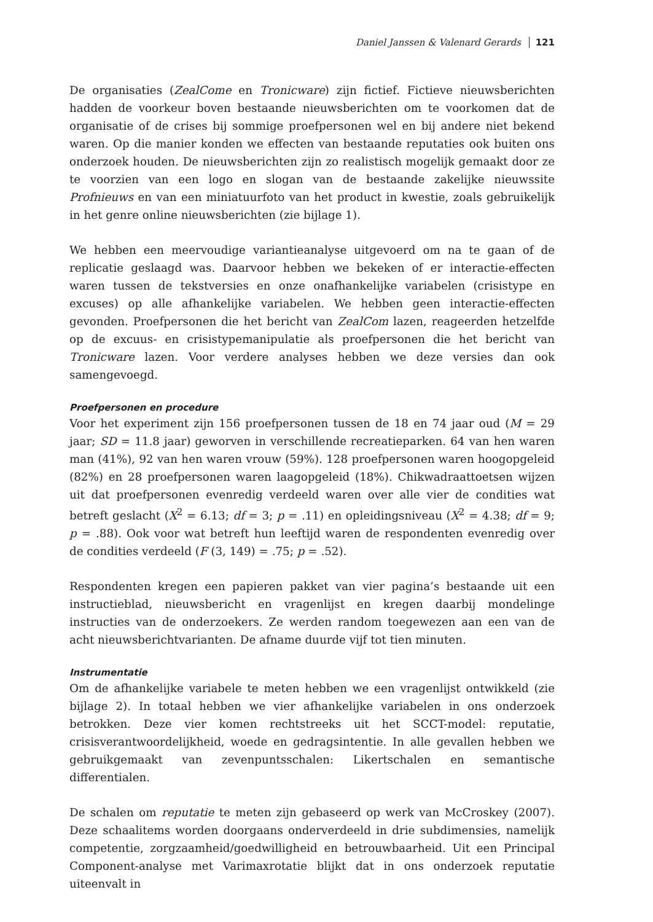Daniel Janssen & Valenard Gerards 121
De organisaties (ZealCome en Tronicware) zijn fictief. Fictieve nieuwsberichten hadden de voorkeur boven bestaande nieuwsberichten om te voorkomen dat de organisatie of de crises bij sommige proefpersonen wel en bij andere niet bekend waren. Op die manier konden we effecten van bestaande reputaties ook buiten ons onderzoek houden. De nieuwsberichten zijn zo realistisch mogelijk gemaakt door ze te voorzien van een logo en slogan van de bestaande zakelijke nieuwssite Profnieuws en van een miniatuurfoto van het product in kwestie, zoals gebruikelijk in het genre online nieuwsberichten (zie bijlage 1).
We hebben een meervoudige variantieanalyse uitgevoerd om na te gaan of de replicatie geslaagd was. Daarvoor hebben we bekeken of er interactie-effecten waren tussen de tekstversies en onze onafhankelijke variabelen (crisistype en excuses) op alle afhankelijke variabelen. We hebben geen interactie-effecten gevonden. Proefpersonen die het bericht van ZealCom lazen, reageerden hetzelfde op de excuus- en crisistypemanipulatie als proefpersonen die het bericht van Tronicware lazen. Voor verdere analyses hebben we deze versies dan ook samengevoegd.
Proefpersonen en procedure
Voor het experiment zijn 156 proefpersonen tussen de 18 en 74 jaar oud (M = 29 jaar; SD = 11.8 jaar) geworven in verschillende recreatieparken. 64 van hen waren man (41%), 92 van hen waren vrouw (59%). 128 proefpersonen waren hoogopgeleid (82%) en 28 proefpersonen waren laagopgeleid (18%). Chikwadraattoetsen wijzen uit dat proefpersonen evenredig verdeeld waren over alle vier de condities wat betreft geslacht (X<sup>2</sup> = 6.13; df = 3; p = .11) en opleidingsniveau (X<sup>2</sup> = 4.38; df = 9; p = .88). Ook voor wat betreft hun leeftijd waren de respondenten evenredig over de condities verdeeld (F (3, 149) = .75; p = .52).
Respondenten kregen een papieren pakket van vier pagina’s bestaande uit een instructieblad, nieuwsbericht en vragenlijst en kregen daarbij mondelinge instructies van de onderzoekers. Ze werden random toegewezen aan een van de acht nieuwsberichtvarianten. De afname duurde vijf tot tien minuten.
Instrumentatie
Om de afhankelijke variabele te meten hebben we een vragenlijst ontwikkeld (zie bijlage 2). In totaal hebben we vier afhankelijke variabelen in ons onderzoek betrokken. Deze vier komen rechtstreeks uit het SCCT-model: reputatie, crisisverantwoordelijkheid, woede en gedragsintentie. In alle gevallen hebben we gebruikgemaakt van zevenpuntsschalen: Likertschalen en semantische differentialen.
De schalen om reputatie te meten zijn gebaseerd op werk van McCroskey (2007). Deze schaalitems worden doorgaans onderverdeeld in drie subdimensies, namelijk competentie, zorgzaamheid/goedwilligheid en betrouwbaarheid. Uit een Principal Component-analyse met Varimaxrotatie blijkt dat in ons onderzoek reputatie uiteenvalt in